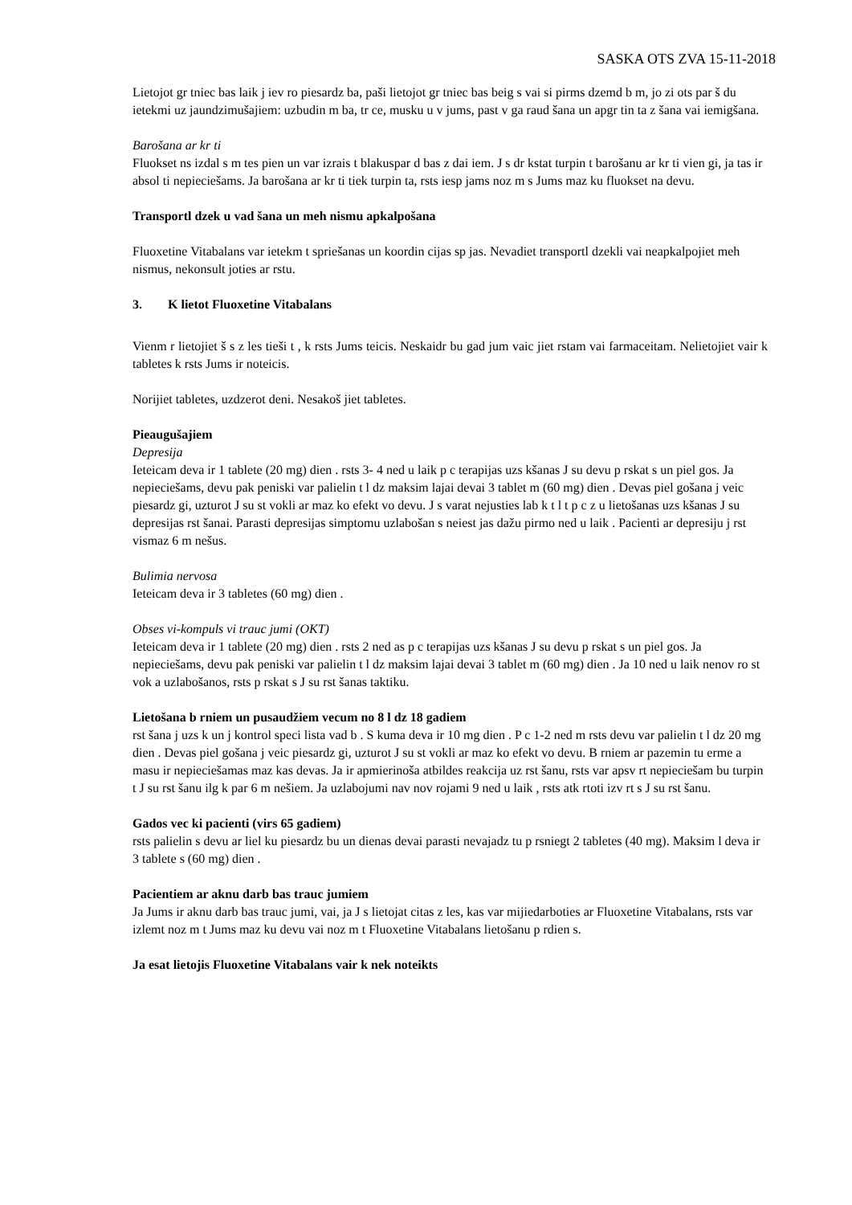SASKA OTS ZVA 15-11-2018
Lietojot gr tniec bas laik j iev ro piesardz ba, paši lietojot gr tniec bas beig s vai si pirms dzemd b m, jo zi ots par š du ietekmi uz jaundzimušajiem: uzbudin m ba, tr ce, musku u v jums, past v ga raud šana un apgr tin ta z šana vai iemigšana.
Barošana ar kr ti
Fluokset ns izdal s m tes pien un var izrais t blakuspar d bas z dai iem. J s dr kstat turpin t barošanu ar kr ti vien gi, ja tas ir absol ti nepieciešams. Ja barošana ar kr ti tiek turpin ta, rsts iesp jams noz m s Jums maz ku fluokset na devu.
Transportl dzek u vad šana un meh nismu apkalpošana
Fluoxetine Vitabalans var ietekm t spriešanas un koordin cijas sp jas. Nevadiet transportl dzekli vai neapkalpojiet meh nismus, nekonsult joties ar rstu.
3. K lietot Fluoxetine Vitabalans
Vienm r lietojiet š s z les tieši t , k rsts Jums teicis. Neskaidr bu gad jum vaic jiet rstam vai farmaceitam. Nelietojiet vair k tabletes k rsts Jums ir noteicis.
Norijiet tabletes, uzdzerot deni. Nesakoš jiet tabletes.
Pieaugušajiem
Depresija
Ieteicam deva ir 1 tablete (20 mg) dien . rsts 3- 4 ned u laik p c terapijas uzs kšanas J su devu p rskat s un piel gos. Ja nepieciešams, devu pak peniski var palielin t l dz maksim lajai devai 3 tablet m (60 mg) dien . Devas piel gošana j veic piesardz gi, uzturot J su st vokli ar maz ko efekt vo devu. J s varat nejusties lab k t l t p c z u lietošanas uzs kšanas J su depresijas rst šanai. Parasti depresijas simptomu uzlabošan s neiest jas dažu pirmo ned u laik . Pacienti ar depresiju j rst vismaz 6 m nešus.
Bulimia nervosa
Ieteicam deva ir 3 tabletes (60 mg) dien .
Obses vi-kompuls vi trauc jumi (OKT)
Ieteicam deva ir 1 tablete (20 mg) dien . rsts 2 ned as p c terapijas uzs kšanas J su devu p rskat s un piel gos. Ja nepieciešams, devu pak peniski var palielin t l dz maksim lajai devai 3 tablet m (60 mg) dien . Ja 10 ned u laik nenov ro st vok a uzlabošanos, rsts p rskat s J su rst šanas taktiku.
Lietošana b rniem un pusaudžiem vecum no 8 l dz 18 gadiem
rst šana j uzs k un j kontrol speci lista vad b . S kuma deva ir 10 mg dien . P c 1-2 ned m rsts devu var palielin t l dz 20 mg dien . Devas piel gošana j veic piesardz gi, uzturot J su st vokli ar maz ko efekt vo devu. B rniem ar pazemin tu erme a masu ir nepieciešamas maz kas devas. Ja ir apmierinoša atbildes reakcija uz rst šanu, rsts var apsv rt nepieciešam bu turpin t J su rst šanu ilg k par 6 m nešiem. Ja uzlabojumi nav nov rojami 9 ned u laik , rsts atk rtoti izv rt s J su rst šanu.
Gados vec ki pacienti (virs 65 gadiem)
rsts palielin s devu ar liel ku piesardz bu un dienas devai parasti nevajadz tu p rsniegt 2 tabletes (40 mg). Maksim l deva ir 3 tablete s (60 mg) dien .
Pacientiem ar aknu darb bas trauc jumiem
Ja Jums ir aknu darb bas trauc jumi, vai, ja J s lietojat citas z les, kas var mijiedarboties ar Fluoxetine Vitabalans, rsts var izlemt noz m t Jums maz ku devu vai noz m t Fluoxetine Vitabalans lietošanu p rdien s.
Ja esat lietojis Fluoxetine Vitabalans vair k nek noteikts